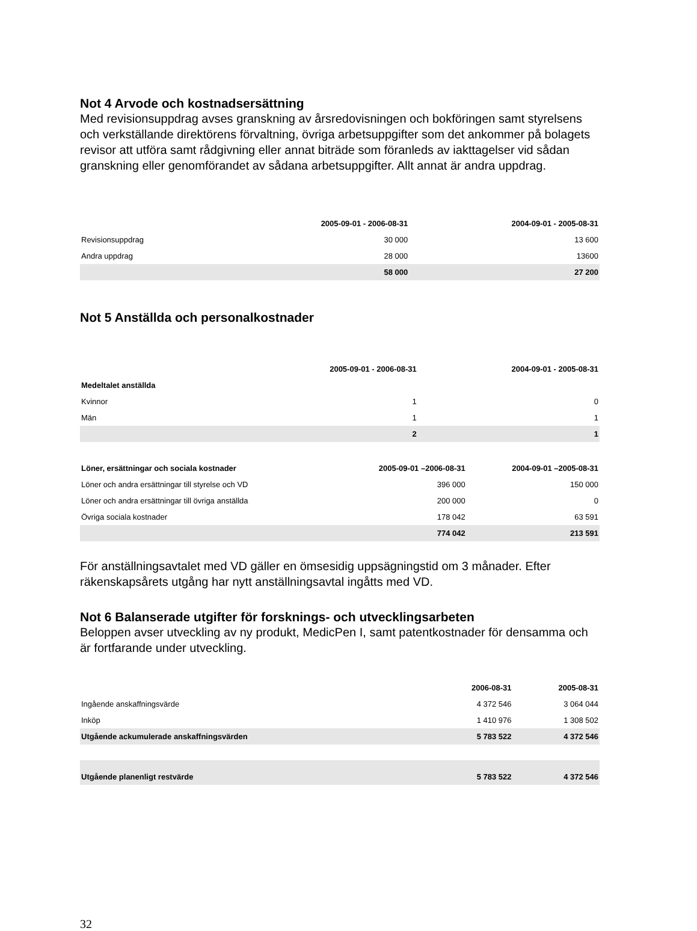Not 4 Arvode och kostnadsersättning
Med revisionsuppdrag avses granskning av årsredovisningen och bokföringen samt styrelsens och verkställande direktörens förvaltning, övriga arbetsuppgifter som det ankommer på bolagets revisor att utföra samt rådgivning eller annat biträde som föranleds av iakttagelser vid sådan granskning eller genomförandet av sådana arbetsuppgifter. Allt annat är andra uppdrag.
| | 2005-09-01 - 2006-08-31 | 2004-09-01 - 2005-08-31 |
| --- | --- | --- |
| Revisionsuppdrag | 30 000 | 13 600 |
| Andra uppdrag | 28 000 | 13600 |
| | 58 000 | 27 200 |
Not 5 Anställda och personalkostnader
| | 2005-09-01 - 2006-08-31 | 2004-09-01 - 2005-08-31 |
| --- | --- | --- |
| Medeltalet anställda | | |
| Kvinnor | 1 | 0 |
| Män | 1 | 1 |
| | 2 | 1 |
| Löner, ersättningar och sociala kostnader | 2005-09-01 –2006-08-31 | 2004-09-01 –2005-08-31 |
| --- | --- | --- |
| Löner och andra ersättningar till styrelse och VD | 396 000 | 150 000 |
| Löner och andra ersättningar till övriga anställda | 200 000 | 0 |
| Övriga sociala kostnader | 178 042 | 63 591 |
| | 774 042 | 213 591 |
För anställningsavtalet med VD gäller en ömsesidig uppsägningstid om 3 månader. Efter räkenskapsårets utgång har nytt anställningsavtal ingåtts med VD.
Not 6 Balanserade utgifter för forsknings- och utvecklingsarbeten
Beloppen avser utveckling av ny produkt, MedicPen I, samt patentkostnader för densamma och är fortfarande under utveckling.
| | 2006-08-31 | 2005-08-31 |
| --- | --- | --- |
| Ingående anskaffningsvärde | 4 372 546 | 3 064 044 |
| Inköp | 1 410 976 | 1 308 502 |
| Utgående ackumulerade anskaffningsvärden | 5 783 522 | 4 372 546 |
| Utgående planenligt restvärde | 5 783 522 | 4 372 546 |
32